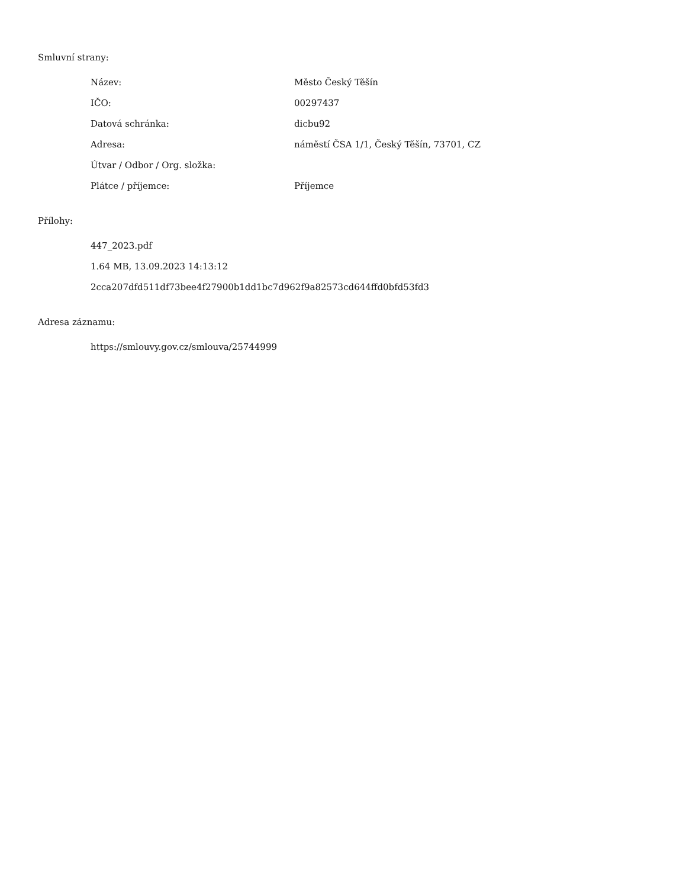Smluvní strany:
| Název: | Město Český Těšín |
| IČO: | 00297437 |
| Datová schránka: | dicbu92 |
| Adresa: | náměstí ČSA 1/1, Český Těšín, 73701, CZ |
| Útvar / Odbor / Org. složka: | |
| Plátce / příjemce: | Příjemce |
Přílohy:
447_2023.pdf
1.64 MB, 13.09.2023 14:13:12
2cca207dfd511df73bee4f27900b1dd1bc7d962f9a82573cd644ffd0bfd53fd3
Adresa záznamu:
https://smlouvy.gov.cz/smlouva/25744999